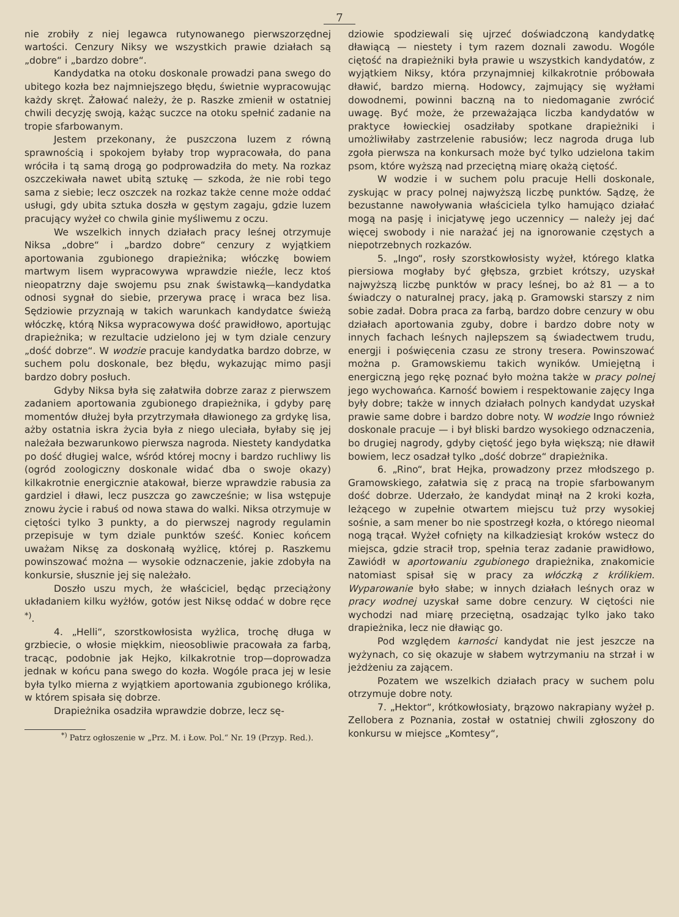7
nie zrobiły z niej legawca rutynowanego pierwszorzędnej wartości. Cenzury Niksy we wszystkich prawie działach są „dobre“ i „bardzo dobre“.
Kandydatka na otoku doskonale prowadzi pana swego do ubitego kozła bez najmniejszego błędu, świetnie wypracowując każdy skręt. Żałować należy, że p. Raszke zmienił w ostatniej chwili decyzję swoją, każąc suczce na otoku spełnić zadanie na tropie sfarbowanym.
Jestem przekonany, że puszczona luzem z równą sprawnością i spokojem byłaby trop wypracowała, do pana wróciła i tą samą drogą go podprowadziła do mety. Na rozkaz oszczekiwała nawet ubitą sztukę — szkoda, że nie robi tego sama z siebie; lecz oszczek na rozkaz także cenne może oddać usługi, gdy ubita sztuka doszła w gęstym zagaju, gdzie luzem pracujący wyżeł co chwila ginie myśliwemu z oczu.
We wszelkich innych działach pracy leśnej otrzymuje Niksa „dobre“ i „bardzo dobre“ cenzury z wyjątkiem aportowania zgubionego drapieżnika; włóczkę bowiem martwym lisem wypracowywa wprawdzie nieźle, lecz ktoś nieopatrzny daje swojemu psu znak świstawką—kandydatka odnosi sygnał do siebie, przerywa pracę i wraca bez lisa. Sędziowie przyznają w takich warunkach kandydatce świeżą włóczkę, którą Niksa wypracowywa dość prawidłowo, aportując drapieżnika; w rezultacie udzielono jej w tym dziale cenzury „dość dobrze“. W wodzie pracuje kandydatka bardzo dobrze, w suchem polu doskonale, bez błędu, wykazując mimo pasji bardzo dobry posłuch.
Gdyby Niksa była się załatwiła dobrze zaraz z pierwszem zadaniem aportowania zgubionego drapieżnika, i gdyby parę momentów dłużej była przytrzymała dławionego za grdykę lisa, ażby ostatnia iskra życia była z niego uleciała, byłaby się jej należała bezwarunkowo pierwsza nagroda. Niestety kandydatka po dość długiej walce, wśród której mocny i bardzo ruchliwy lis (ogród zoologiczny doskonale widać dba o swoje okazy) kilkakrotnie energicznie atakował, bierze wprawdzie rabusia za gardziel i dławi, lecz puszcza go zawcześnie; w lisa wstępuje znowu życie i rabuś od nowa stawa do walki. Niksa otrzymuje w ciętości tylko 3 punkty, a do pierwszej nagrody regulamin przepisuje w tym dziale punktów sześć. Koniec końcem uważam Niksę za doskonałą wyżlicę, której p. Raszkemu powinszować można — wysokie odznaczenie, jakie zdobyła na konkursie, słusznie jej się należało.
Doszło uszu mych, że właściciel, będąc przeciążony układaniem kilku wyżłów, gotów jest Niksę oddać w dobre ręce <sup>*)</sup>.
4. „Helli“, szorstkowłosista wyżlica, trochę długa w grzbiecie, o włosie miękkim, nieosobliwie pracowała za farbą, tracąc, podobnie jak Hejko, kilkakrotnie trop—doprowadza jednak w końcu pana swego do kozła. Wogóle praca jej w lesie była tylko mierna z wyjątkiem aportowania zgubionego królika, w którem spisała się dobrze.
Drapieżnika osadziła wprawdzie dobrze, lecz sę-
<sup>*)</sup> Patrz ogłoszenie w „Prz. M. i Łow. Pol.“ Nr. 19 (Przyp. Red.).
dziowie spodziewali się ujrzeć doświadczoną kandydatkę dławiącą — niestety i tym razem doznali zawodu. Wogóle ciętość na drapieżniki była prawie u wszystkich kandydatów, z wyjątkiem Niksy, która przynajmniej kilkakrotnie próbowała dławić, bardzo mierną. Hodowcy, zajmujący się wyżłami dowodnemi, powinni baczną na to niedomaganie zwrócić uwagę. Być może, że przeważająca liczba kandydatów w praktyce łowieckiej osadziłaby spotkane drapieżniki i umożliwiłaby zastrzelenie rabusiów; lecz nagroda druga lub zgoła pierwsza na konkursach może być tylko udzielona takim psom, które wyższą nad przeciętną miarę okażą ciętość.
W wodzie i w suchem polu pracuje Helli doskonale, zyskując w pracy polnej najwyższą liczbę punktów. Sądzę, że bezustanne nawoływania właściciela tylko hamująco działać mogą na pasję i inicjatywę jego uczennicy — należy jej dać więcej swobody i nie narażać jej na ignorowanie częstych a niepotrzebnych rozkazów.
5. „Ingo“, rosły szorstkowłosisty wyżeł, którego klatka piersiowa mogłaby być głębsza, grzbiet krótszy, uzyskał najwyższą liczbę punktów w pracy leśnej, bo aż 81 — a to świadczy o naturalnej pracy, jaką p. Gramowski starszy z nim sobie zadał. Dobra praca za farbą, bardzo dobre cenzury w obu działach aportowania zguby, dobre i bardzo dobre noty w innych fachach leśnych najlepszem są świadectwem trudu, energji i poświęcenia czasu ze strony tresera. Powinszować można p. Gramowskiemu takich wyników. Umiejętną i energiczną jego rękę poznać było można także w pracy polnej jego wychowańca. Karność bowiem i respektowanie zajęcy Inga były dobre; także w innych działach polnych kandydat uzyskał prawie same dobre i bardzo dobre noty. W wodzie Ingo również doskonale pracuje — i był bliski bardzo wysokiego odznaczenia, bo drugiej nagrody, gdyby ciętość jego była większą; nie dławił bowiem, lecz osadzał tylko „dość dobrze“ drapieżnika.
6. „Rino“, brat Hejka, prowadzony przez młodszego p. Gramowskiego, załatwia się z pracą na tropie sfarbowanym dość dobrze. Uderzało, że kandydat minął na 2 kroki kozła, leżącego w zupełnie otwartem miejscu tuż przy wysokiej sośnie, a sam mener bo nie spostrzegł kozła, o którego nieomal nogą trącał. Wyżeł cofnięty na kilkadziesiąt kroków wstecz do miejsca, gdzie stracił trop, spełnia teraz zadanie prawidłowo, Zawiódł w aportowaniu zgubionego drapieżnika, znakomicie natomiast spisał się w pracy za włóczką z królikiem. Wyparowanie było słabe; w innych działach leśnych oraz w pracy wodnej uzyskał same dobre cenzury. W ciętości nie wychodzi nad miarę przeciętną, osadzając tylko jako tako drapieżnika, lecz nie dławiąc go.
Pod względem karności kandydat nie jest jeszcze na wyżynach, co się okazuje w słabem wytrzymaniu na strzał i w jeżdżeniu za zającem.
Pozatem we wszelkich działach pracy w suchem polu otrzymuje dobre noty.
7. „Hektor“, krótkowłosiaty, brązowo nakrapiany wyżeł p. Zellobera z Poznania, został w ostatniej chwili zgłoszony do konkursu w miejsce „Komtesy“,